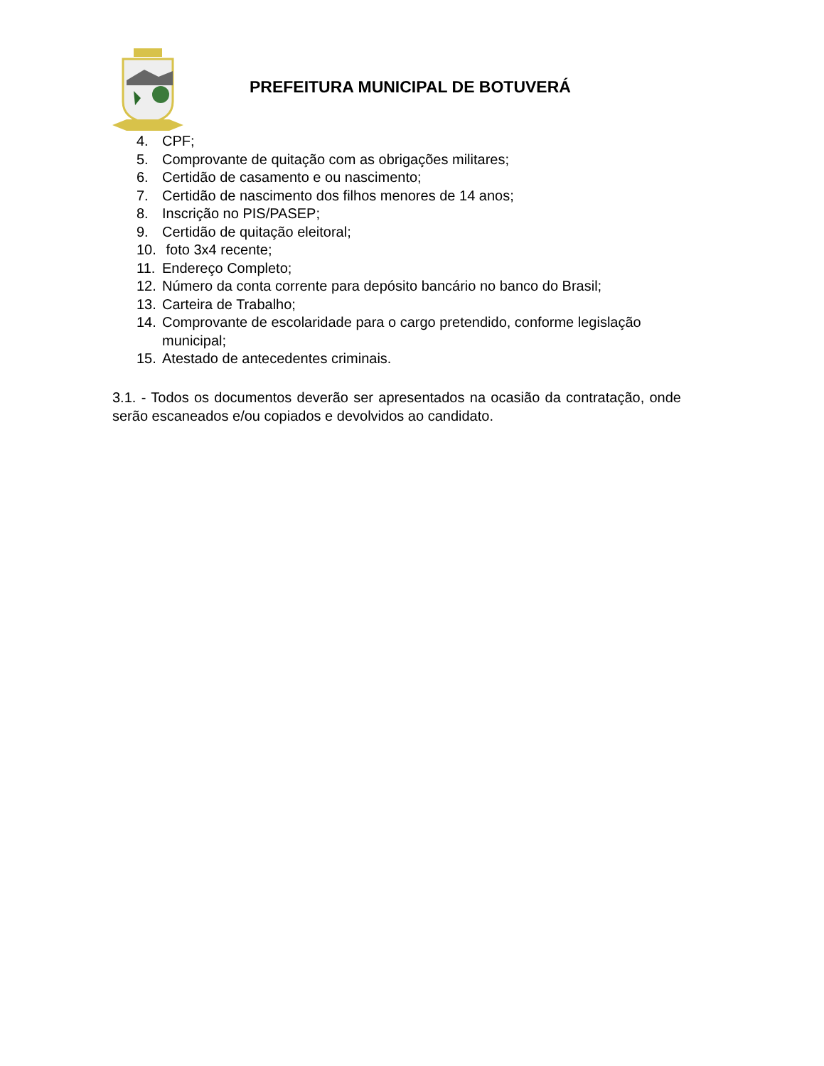PREFEITURA MUNICIPAL DE BOTUVERÁ
4. CPF;
5. Comprovante de quitação com as obrigações militares;
6. Certidão de casamento e ou nascimento;
7. Certidão de nascimento dos filhos menores de 14 anos;
8. Inscrição no PIS/PASEP;
9. Certidão de quitação eleitoral;
10. foto 3x4 recente;
11. Endereço Completo;
12. Número da conta corrente para depósito bancário no banco do Brasil;
13. Carteira de Trabalho;
14. Comprovante de escolaridade para o cargo pretendido, conforme legislação municipal;
15. Atestado de antecedentes criminais.
3.1. - Todos os documentos deverão ser apresentados na ocasião da contratação, onde serão escaneados e/ou copiados e devolvidos ao candidato.